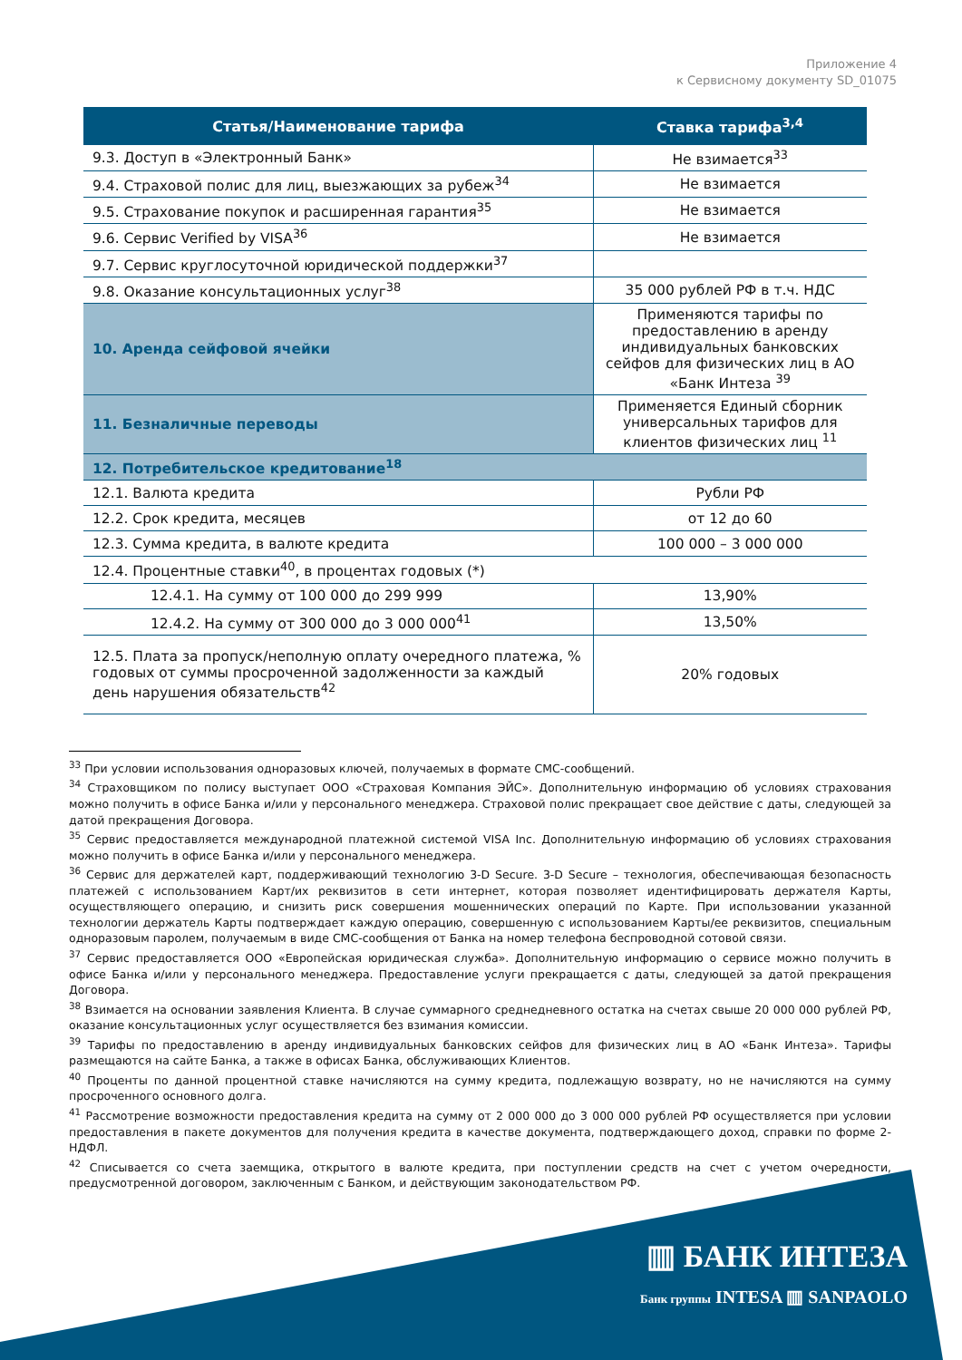Приложение 4
к Сервисному документу SD_01075
| Статья/Наименование тарифа | Ставка тарифа<sup>3,4</sup> |
| --- | --- |
| 9.3. Доступ в «Электронный Банк» | Не взимается<sup>33</sup> |
| 9.4. Страховой полис для лиц, выезжающих за рубеж<sup>34</sup> | Не взимается |
| 9.5. Страхование покупок и расширенная гарантия<sup>35</sup> | Не взимается |
| 9.6. Сервис Verified by VISA<sup>36</sup> | Не взимается |
| 9.7. Сервис круглосуточной юридической поддержки<sup>37</sup> | |
| 9.8. Оказание консультационных услуг<sup>38</sup> | 35 000 рублей РФ в т.ч. НДС |
| 10. Аренда сейфовой ячейки | Применяются тарифы по предоставлению в аренду индивидуальных банковских сейфов для физических лиц в АО «Банк Интеза <sup>39</sup> |
| 11. Безналичные переводы | Применяется Единый сборник универсальных тарифов для клиентов физических лиц <sup>11</sup> |
| 12. Потребительское кредитование<sup>18</sup> | |
| 12.1. Валюта кредита | Рубли РФ |
| 12.2. Срок кредита, месяцев | от 12 до 60 |
| 12.3. Сумма кредита, в валюте кредита | 100 000 – 3 000 000 |
| 12.4. Процентные ставки<sup>40</sup>, в процентах годовых (*) | |
| 12.4.1. На сумму от 100 000 до 299 999 | 13,90% |
| 12.4.2. На сумму от 300 000 до 3 000 000<sup>41</sup> | 13,50% |
| 12.5. Плата за пропуск/неполную оплату очередного платежа, % годовых от суммы просроченной задолженности за каждый день нарушения обязательств<sup>42</sup> | 20% годовых |
<sup>33</sup> При условии использования одноразовых ключей, получаемых в формате СМС-сообщений.
<sup>34</sup> Страховщиком по полису выступает ООО «Страховая Компания ЭЙС». Дополнительную информацию об условиях страхования можно получить в офисе Банка и/или у персонального менеджера. Страховой полис прекращает свое действие с даты, следующей за датой прекращения Договора.
<sup>35</sup> Сервис предоставляется международной платежной системой VISA Inc. Дополнительную информацию об условиях страхования можно получить в офисе Банка и/или у персонального менеджера.
<sup>36</sup> Сервис для держателей карт, поддерживающий технологию 3-D Secure. 3-D Secure – технология, обеспечивающая безопасность платежей с использованием Карт/их реквизитов в сети интернет, которая позволяет идентифицировать держателя Карты, осуществляющего операцию, и снизить риск совершения мошеннических операций по Карте. При использовании указанной технологии держатель Карты подтверждает каждую операцию, совершенную с использованием Карты/ее реквизитов, специальным одноразовым паролем, получаемым в виде СМС-сообщения от Банка на номер телефона беспроводной сотовой связи.
<sup>37</sup> Сервис предоставляется ООО «Европейская юридическая служба». Дополнительную информацию о сервисе можно получить в офисе Банка и/или у персонального менеджера. Предоставление услуги прекращается с даты, следующей за датой прекращения Договора.
<sup>38</sup> Взимается на основании заявления Клиента. В случае суммарного среднедневного остатка на счетах свыше 20 000 000 рублей РФ, оказание консультационных услуг осуществляется без взимания комиссии.
<sup>39</sup> Тарифы по предоставлению в аренду индивидуальных банковских сейфов для физических лиц в АО «Банк Интеза». Тарифы размещаются на сайте Банка, а также в офисах Банка, обслуживающих Клиентов.
<sup>40</sup> Проценты по данной процентной ставке начисляются на сумму кредита, подлежащую возврату, но не начисляются на сумму просроченного основного долга.
<sup>41</sup> Рассмотрение возможности предоставления кредита на сумму от 2 000 000 до 3 000 000 рублей РФ осуществляется при условии предоставления в пакете документов для получения кредита в качестве документа, подтверждающего доход, справки по форме 2-НДФЛ.
<sup>42</sup> Списывается со счета заемщика, открытого в валюте кредита, при поступлении средств на счет с учетом очередности, предусмотренной договором, заключенным с Банком, и действующим законодательством РФ.
▥ БАНК ИНТЕЗА
Банк группы INTESA ▥ SANPAOLO